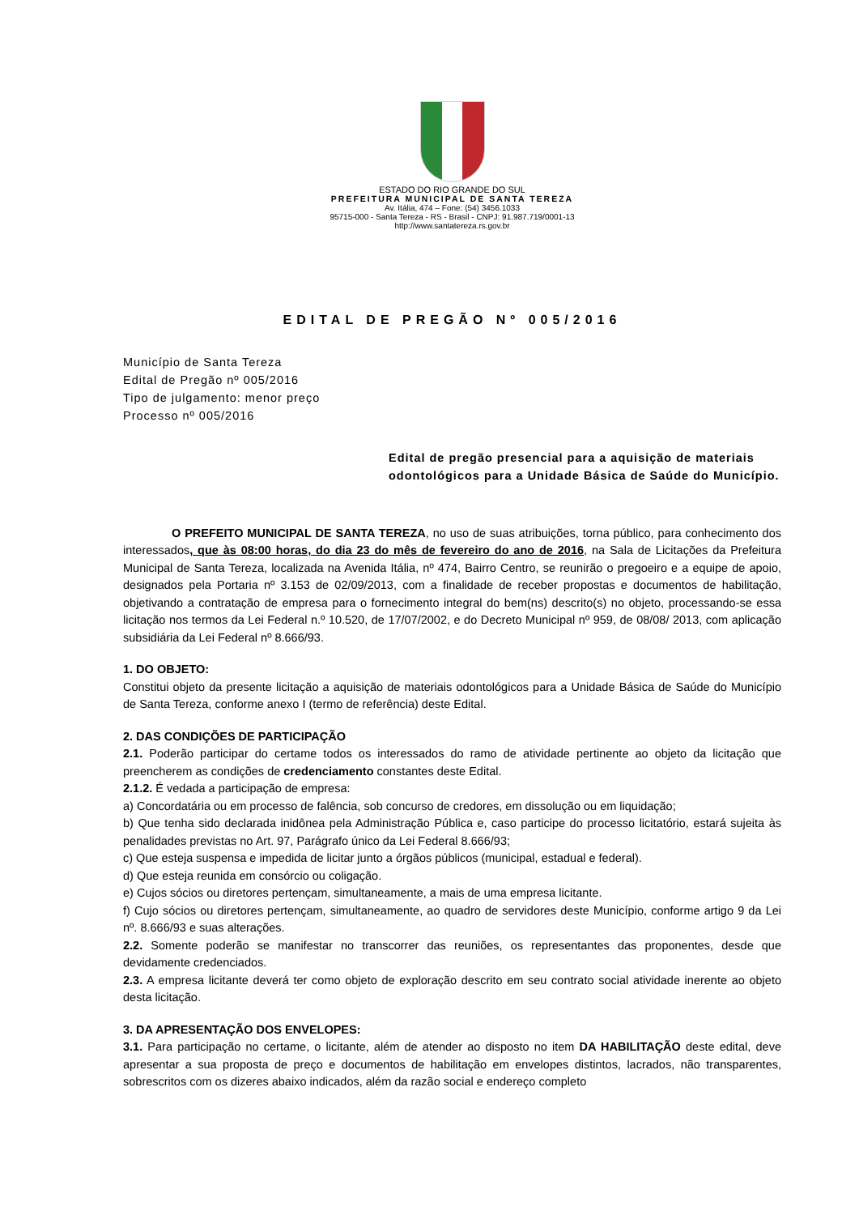ESTADO DO RIO GRANDE DO SUL
PREFEITURA MUNICIPAL DE SANTA TEREZA
Av. Itália, 474 – Fone: (54) 3456.1033
95715-000 - Santa Tereza - RS - Brasil - CNPJ: 91.987.719/0001-13
http://www.santatereza.rs.gov.br
EDITAL DE PREGÃO Nº 005/2016
Município de Santa Tereza
Edital de Pregão nº 005/2016
Tipo de julgamento: menor preço
Processo nº 005/2016
Edital de pregão presencial para a aquisição de materiais odontológicos para a Unidade Básica de Saúde do Município.
O PREFEITO MUNICIPAL DE SANTA TEREZA, no uso de suas atribuições, torna público, para conhecimento dos interessados, que às 08:00 horas, do dia 23 do mês de fevereiro do ano de 2016, na Sala de Licitações da Prefeitura Municipal de Santa Tereza, localizada na Avenida Itália, nº 474, Bairro Centro, se reunirão o pregoeiro e a equipe de apoio, designados pela Portaria nº 3.153 de 02/09/2013, com a finalidade de receber propostas e documentos de habilitação, objetivando a contratação de empresa para o fornecimento integral do bem(ns) descrito(s) no objeto, processando-se essa licitação nos termos da Lei Federal n.º 10.520, de 17/07/2002, e do Decreto Municipal nº 959, de 08/08/ 2013, com aplicação subsidiária da Lei Federal nº 8.666/93.
1. DO OBJETO:
Constitui objeto da presente licitação a aquisição de materiais odontológicos para a Unidade Básica de Saúde do Município de Santa Tereza, conforme anexo I (termo de referência) deste Edital.
2. DAS CONDIÇÕES DE PARTICIPAÇÃO
2.1. Poderão participar do certame todos os interessados do ramo de atividade pertinente ao objeto da licitação que preencherem as condições de credenciamento constantes deste Edital.
2.1.2. É vedada a participação de empresa:
a) Concordatária ou em processo de falência, sob concurso de credores, em dissolução ou em liquidação;
b) Que tenha sido declarada inidônea pela Administração Pública e, caso participe do processo licitatório, estará sujeita às penalidades previstas no Art. 97, Parágrafo único da Lei Federal 8.666/93;
c) Que esteja suspensa e impedida de licitar junto a órgãos públicos (municipal, estadual e federal).
d) Que esteja reunida em consórcio ou coligação.
e) Cujos sócios ou diretores pertençam, simultaneamente, a mais de uma empresa licitante.
f) Cujo sócios ou diretores pertençam, simultaneamente, ao quadro de servidores deste Município, conforme artigo 9 da Lei nº. 8.666/93 e suas alterações.
2.2. Somente poderão se manifestar no transcorrer das reuniões, os representantes das proponentes, desde que devidamente credenciados.
2.3. A empresa licitante deverá ter como objeto de exploração descrito em seu contrato social atividade inerente ao objeto desta licitação.
3. DA APRESENTAÇÃO DOS ENVELOPES:
3.1. Para participação no certame, o licitante, além de atender ao disposto no item DA HABILITAÇÃO deste edital, deve apresentar a sua proposta de preço e documentos de habilitação em envelopes distintos, lacrados, não transparentes, sobrescritos com os dizeres abaixo indicados, além da razão social e endereço completo